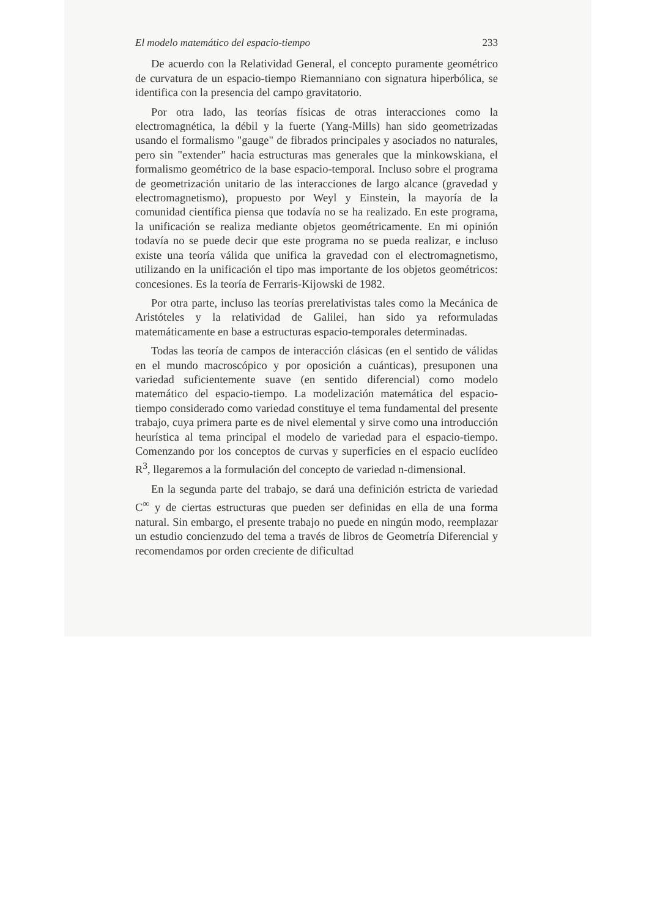El modelo matemático del espacio-tiempo 233
De acuerdo con la Relatividad General, el concepto puramente geométrico de curvatura de un espacio-tiempo Riemanniano con signatura hiperbólica, se identifica con la presencia del campo gravitatorio.
Por otra lado, las teorías físicas de otras interacciones como la electromagnética, la débil y la fuerte (Yang-Mills) han sido geometrizadas usando el formalismo "gauge" de fibrados principales y asociados no naturales, pero sin "extender" hacia estructuras mas generales que la minkowskiana, el formalismo geométrico de la base espacio-temporal. Incluso sobre el programa de geometrización unitario de las interacciones de largo alcance (gravedad y electromagnetismo), propuesto por Weyl y Einstein, la mayoría de la comunidad científica piensa que todavía no se ha realizado. En este programa, la unificación se realiza mediante objetos geométricamente. En mi opinión todavía no se puede decir que este programa no se pueda realizar, e incluso existe una teoría válida que unifica la gravedad con el electromagnetismo, utilizando en la unificación el tipo mas importante de los objetos geométricos: concesiones. Es la teoría de Ferraris-Kijowski de 1982.
Por otra parte, incluso las teorías prerelativistas tales como la Mecánica de Aristóteles y la relatividad de Galilei, han sido ya reformuladas matemáticamente en base a estructuras espacio-temporales determinadas.
Todas las teoría de campos de interacción clásicas (en el sentido de válidas en el mundo macroscópico y por oposición a cuánticas), presuponen una variedad suficientemente suave (en sentido diferencial) como modelo matemático del espacio-tiempo. La modelización matemática del espacio-tiempo considerado como variedad constituye el tema fundamental del presente trabajo, cuya primera parte es de nivel elemental y sirve como una introducción heurística al tema principal el modelo de variedad para el espacio-tiempo. Comenzando por los conceptos de curvas y superficies en el espacio euclídeo R<sup>3</sup>, llegaremos a la formulación del concepto de variedad n-dimensional.
En la segunda parte del trabajo, se dará una definición estricta de variedad C<sup>∞</sup> y de ciertas estructuras que pueden ser definidas en ella de una forma natural. Sin embargo, el presente trabajo no puede en ningún modo, reemplazar un estudio concienzudo del tema a través de libros de Geometría Diferencial y recomendamos por orden creciente de dificultad